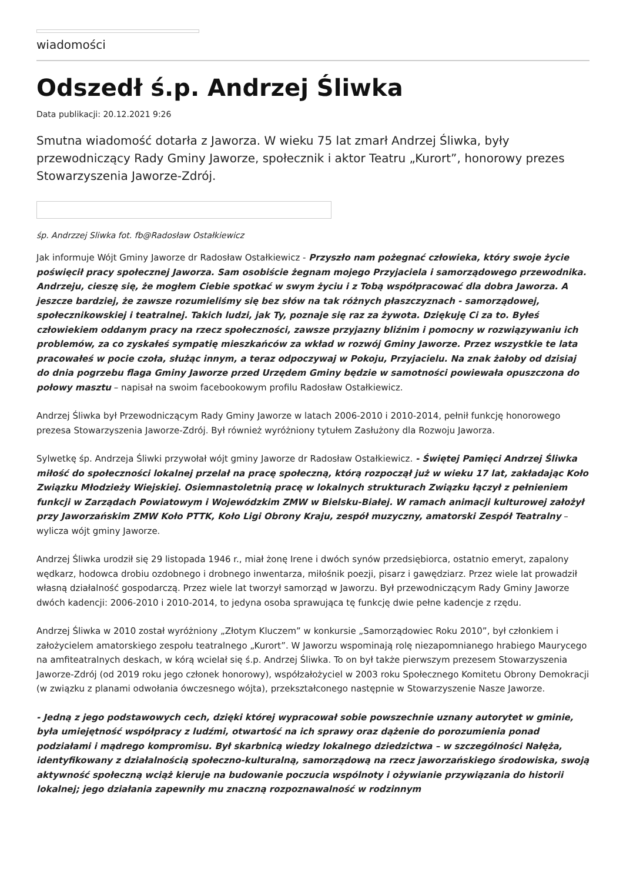wiadomości
Odszedł ś.p. Andrzej Śliwka
Data publikacji: 20.12.2021 9:26
Smutna wiadomość dotarła z Jaworza. W wieku 75 lat zmarł Andrzej Śliwka, były przewodniczący Rady Gminy Jaworze, społecznik i aktor Teatru „Kurort”, honorowy prezes Stowarzyszenia Jaworze-Zdrój.
śp. Andrzzej Sliwka fot. fb@Radosław Ostałkiewicz
Jak informuje Wójt Gminy Jaworze dr Radosław Ostałkiewicz - Przyszło nam pożegnać człowieka, który swoje życie poświęcił pracy społecznej Jaworza. Sam osobiście żegnam mojego Przyjaciela i samorządowego przewodnika. Andrzeju, cieszę się, że mogłem Ciebie spotkać w swym życiu i z Tobą współpracować dla dobra Jaworza. A jeszcze bardziej, że zawsze rozumieliśmy się bez słów na tak różnych płaszczyznach - samorządowej, społecznikowskiej i teatralnej. Takich ludzi, jak Ty, poznaje się raz za żywota. Dziękuję Ci za to. Byłeś człowiekiem oddanym pracy na rzecz społeczności, zawsze przyjazny bliźnim i pomocny w rozwiązywaniu ich problemów, za co zyskałeś sympatię mieszkańców za wkład w rozwój Gminy Jaworze. Przez wszystkie te lata pracowałeś w pocie czoła, służąc innym, a teraz odpoczywaj w Pokoju, Przyjacielu. Na znak żałoby od dzisiaj do dnia pogrzebu flaga Gminy Jaworze przed Urzędem Gminy będzie w samotności powiewała opuszczona do połowy masztu – napisał na swoim facebookowym profilu Radosław Ostałkiewicz.
Andrzej Śliwka był Przewodniczącym Rady Gminy Jaworze w latach 2006-2010 i 2010-2014, pełnił funkcję honorowego prezesa Stowarzyszenia Jaworze-Zdrój. Był również wyróżniony tytułem Zasłużony dla Rozwoju Jaworza.
Sylwetkę śp. Andrzeja Śliwki przywołał wójt gminy Jaworze dr Radosław Ostałkiewicz. - Świętej Pamięci Andrzej Śliwka miłość do społeczności lokalnej przelał na pracę społeczną, którą rozpoczął już w wieku 17 lat, zakładając Koło Związku Młodzieży Wiejskiej. Osiemnastoletnią pracę w lokalnych strukturach Związku łączył z pełnieniem funkcji w Zarządach Powiatowym i Wojewódzkim ZMW w Bielsku-Białej. W ramach animacji kulturowej założył przy Jaworzańskim ZMW Koło PTTK, Koło Ligi Obrony Kraju, zespół muzyczny, amatorski Zespół Teatralny – wylicza wójt gminy Jaworze.
Andrzej Śliwka urodził się 29 listopada 1946 r., miał żonę Irene i dwóch synów przedsiębiorca, ostatnio emeryt, zapalony wędkarz, hodowca drobiu ozdobnego i drobnego inwentarza, miłośnik poezji, pisarz i gawędziarz. Przez wiele lat prowadził własną działalność gospodarczą. Przez wiele lat tworzył samorząd w Jaworzu. Był przewodniczącym Rady Gminy Jaworze dwóch kadencji: 2006-2010 i 2010-2014, to jedyna osoba sprawująca tę funkcję dwie pełne kadencje z rzędu.
Andrzej Śliwka w 2010 został wyróżniony „Złotym Kluczem” w konkursie „Samorządowiec Roku 2010”, był członkiem i założycielem amatorskiego zespołu teatralnego „Kurort”. W Jaworzu wspominają rolę niezapomnianego hrabiego Maurycego na amfiteatralnych deskach, w kórą wcielał się ś.p. Andrzej Śliwka. To on był także pierwszym prezesem Stowarzyszenia Jaworze-Zdrój (od 2019 roku jego członek honorowy), współzałożyciel w 2003 roku Społecznego Komitetu Obrony Demokracji (w związku z planami odwołania ówczesnego wójta), przekształconego następnie w Stowarzyszenie Nasze Jaworze.
- Jedną z jego podstawowych cech, dzięki której wypracował sobie powszechnie uznany autorytet w gminie, była umiejętność współpracy z ludźmi, otwartość na ich sprawy oraz dążenie do porozumienia ponad podziałami i mądrego kompromisu. Był skarbnicą wiedzy lokalnego dziedzictwa – w szczególności Nałęża, identyfikowany z działalnością społeczno-kulturalną, samorządową na rzecz jaworzańskiego środowiska, swoją aktywność społeczną wciąż kieruje na budowanie poczucia wspólnoty i ożywianie przywiązania do historii lokalnej; jego działania zapewniły mu znaczną rozpoznawalność w rodzinnym